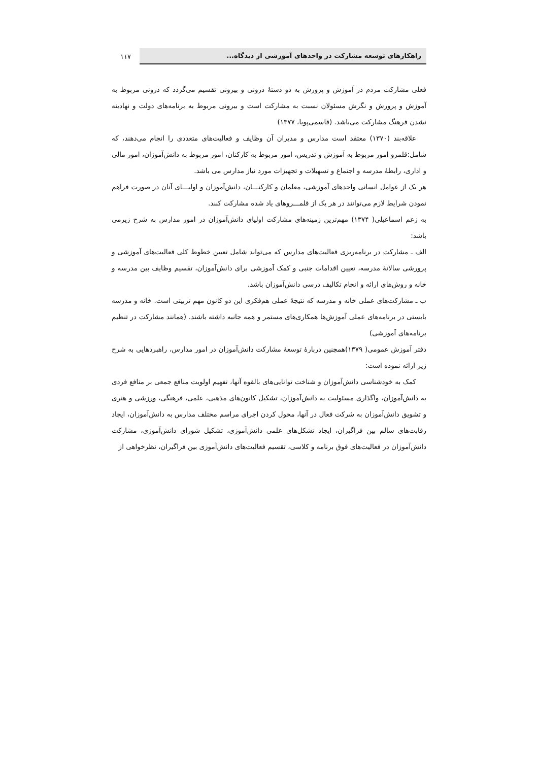راهکارهای توسعه مشارکت در واحدهای آموزشی از دیدگاه...
۱۱۷
فعلی مشارکت مردم در آموزش و پرورش به دو دستهٔ درونی و بیرونی تقسیم می‌گردد که درونی مربوط به آموزش و پرورش و نگرش مسئولان نسبت به مشارکت است و بیرونی مربوط به برنامه‌های دولت و نهادینه نشدن فرهنگ مشارکت می‌باشد. (قاسمی‌پویا، ۱۳۷۷)
علاقه‌بند (۱۳۷۰) معتقد است مدارس و مدیران آن وظایف و فعالیت‌های متعددی را انجام می‌دهند، که شامل:قلمرو امور مربوط به آموزش و تدریس، امور مربوط به کارکنان، امور مربوط به دانش‌آموزان، امور مالی و اداری، رابطهٔ مدرسه و اجتماع و تسهیلات و تجهیزات مورد نیاز مدارس می باشد.
هر یک از عوامل انسانی واحدهای آموزشی، معلمان و کارکنـــان، دانش‌آموزان و اولیـــای آنان در صورت فراهم نمودن شرایط لازم می‌توانند در هر یک از قلمـــروهای یاد شده مشارکت کنند.
به زعم اسماعیلی( ۱۳۷۴) مهم‌ترین زمینه‌های مشارکت اولیای دانش‌آموزان در امور مدارس به شرح زیرمی باشد:
الف ـ مشارکت در برنامه‌ریزی فعالیت‌های مدارس که می‌تواند شامل تعیین خطوط کلی فعالیت‌های آموزشی و پرورشی سالانهٔ مدرسه، تعیین اقدامات جنبی و کمک آموزشی برای دانش‌آموزان، تقسیم وظایف بین مدرسه و خانه و روش‌های ارائه و انجام تکالیف درسی دانش‌آموزان باشد.
ب ـ مشارکت‌های عملی خانه و مدرسه که نتیجهٔ عملی هم‌فکری این دو کانون مهم تربیتی است. خانه و مدرسه بایستی در برنامه‌های عملی آموزش‌ها همکاری‌های مستمر و همه جانبه داشته باشند. (همانند مشارکت در تنظیم برنامه‌های آموزشی)
دفتر آموزش عمومی( ۱۳۷۹)همچنین دربارهٔ توسعهٔ مشارکت دانش‌آموزان در امور مدارس، راهبردهایی به شرح زیر ارائه نموده است:
کمک به خودشناسی دانش‌آموزان و شناخت توانایی‌های بالقوه آنها، تفهیم اولویت منافع جمعی بر منافع فردی به دانش‌آموزان، واگذاری مسئولیت به دانش‌آموزان، تشکیل کانون‌های مذهبی، علمی، فرهنگی، ورزشی و هنری و تشویق دانش‌آموزان به شرکت فعال در آنها، محول کردن اجرای مراسم مختلف مدارس به دانش‌آموزان، ایجاد رقابت‌های سالم بین فراگیران، ایجاد تشکل‌های علمی دانش‌آموزی، تشکیل شورای دانش‌آموزی، مشارکت دانش‌آموزان در فعالیت‌های فوق برنامه و کلاسی، تقسیم فعالیت‌های دانش‌آموزی بین فراگیران، نظرخواهی از